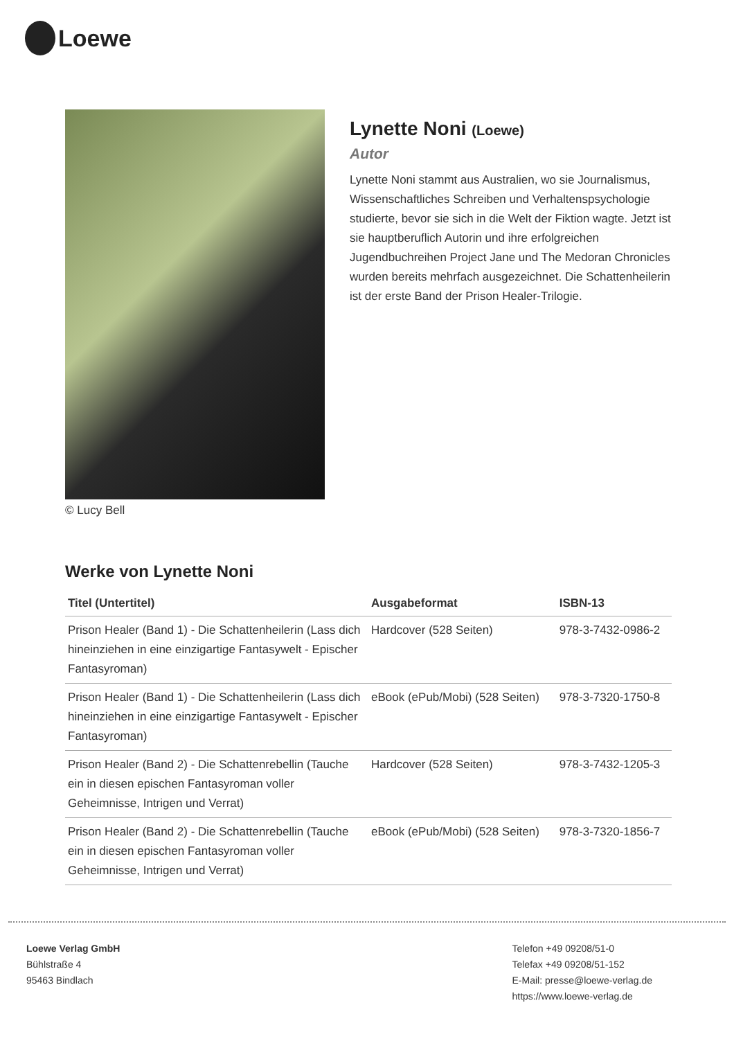Loewe
© Lucy Bell
Lynette Noni (Loewe)
Autor
Lynette Noni stammt aus Australien, wo sie Journalismus, Wissenschaftliches Schreiben und Verhaltenspsychologie studierte, bevor sie sich in die Welt der Fiktion wagte. Jetzt ist sie hauptberuflich Autorin und ihre erfolgreichen Jugendbuchreihen Project Jane und The Medoran Chronicles wurden bereits mehrfach ausgezeichnet. Die Schattenheilerin ist der erste Band der Prison Healer-Trilogie.
Werke von Lynette Noni
| Titel (Untertitel) | Ausgabeformat | ISBN-13 |
| --- | --- | --- |
| Prison Healer (Band 1) - Die Schattenheilerin (Lass dich hineinziehen in eine einzigartige Fantasywelt - Epischer Fantasyroman) | Hardcover (528 Seiten) | 978-3-7432-0986-2 |
| Prison Healer (Band 1) - Die Schattenheilerin (Lass dich hineinziehen in eine einzigartige Fantasywelt - Epischer Fantasyroman) | eBook (ePub/Mobi) (528 Seiten) | 978-3-7320-1750-8 |
| Prison Healer (Band 2) - Die Schattenrebellin (Tauche ein in diesen epischen Fantasyroman voller Geheimnisse, Intrigen und Verrat) | Hardcover (528 Seiten) | 978-3-7432-1205-3 |
| Prison Healer (Band 2) - Die Schattenrebellin (Tauche ein in diesen epischen Fantasyroman voller Geheimnisse, Intrigen und Verrat) | eBook (ePub/Mobi) (528 Seiten) | 978-3-7320-1856-7 |
Loewe Verlag GmbH
Bühlstraße 4
95463 Bindlach
Telefon +49 09208/51-0
Telefax +49 09208/51-152
E-Mail: presse@loewe-verlag.de
https://www.loewe-verlag.de